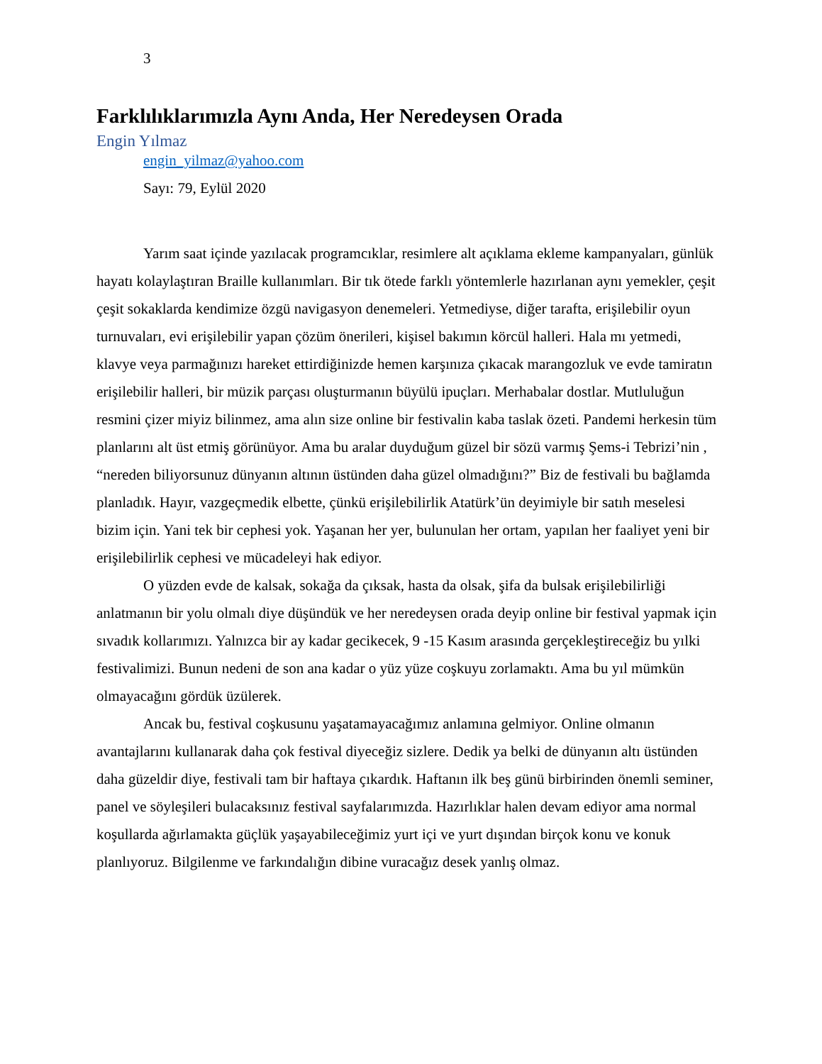3
Farklılıklarımızla Aynı Anda, Her Neredeysen Orada
Engin Yılmaz
engin_yilmaz@yahoo.com
Sayı: 79, Eylül 2020
Yarım saat içinde yazılacak programcıklar, resimlere alt açıklama ekleme kampanyaları, günlük hayatı kolaylaştıran Braille kullanımları. Bir tık ötede farklı yöntemlerle hazırlanan aynı yemekler, çeşit çeşit sokaklarda kendimize özgü navigasyon denemeleri. Yetmediyse, diğer tarafta, erişilebilir oyun turnuvaları, evi erişilebilir yapan çözüm önerileri, kişisel bakımın körcül halleri. Hala mı yetmedi, klavye veya parmağınızı hareket ettirdiğinizde hemen karşınıza çıkacak marangozluk ve evde tamiratın erişilebilir halleri, bir müzik parçası oluşturmanın büyülü ipuçları. Merhabalar dostlar. Mutluluğun resmini çizer miyiz bilinmez, ama alın size online bir festivalin kaba taslak özeti. Pandemi herkesin tüm planlarını alt üst etmiş görünüyor. Ama bu aralar duyduğum güzel bir sözü varmış Şems-i Tebrizi’nin , “nereden biliyorsunuz dünyanın altının üstünden daha güzel olmadığını?” Biz de festivali bu bağlamda planladık. Hayır, vazgeçmedik elbette, çünkü erişilebilirlik Atatürk’ün deyimiyle bir satıh meselesi bizim için. Yani tek bir cephesi yok. Yaşanan her yer, bulunulan her ortam, yapılan her faaliyet yeni bir erişilebilirlik cephesi ve mücadeleyi hak ediyor.
O yüzden evde de kalsak, sokağa da çıksak, hasta da olsak, şifa da bulsak erişilebilirliği anlatmanın bir yolu olmalı diye düşündük ve her neredeysen orada deyip online bir festival yapmak için sıvadık kollarımızı. Yalnızca bir ay kadar gecikecek, 9 -15 Kasım arasında gerçekleştireceğiz bu yılki festivalimizi. Bunun nedeni de son ana kadar o yüz yüze coşkuyu zorlamaktı. Ama bu yıl mümkün olmayacağını gördük üzülerek.
Ancak bu, festival coşkusunu yaşatamayacağımız anlamına gelmiyor. Online olmanın avantajlarını kullanarak daha çok festival diyeceğiz sizlere. Dedik ya belki de dünyanın altı üstünden daha güzeldir diye, festivali tam bir haftaya çıkardık. Haftanın ilk beş günü birbirinden önemli seminer, panel ve söyleşileri bulacaksınız festival sayfalarımızda. Hazırlıklar halen devam ediyor ama normal koşullarda ağırlamakta güçlük yaşayabileceğimiz yurt içi ve yurt dışından birçok konu ve konuk planlıyoruz. Bilgilenme ve farkındalığın dibine vuracağız desek yanlış olmaz.